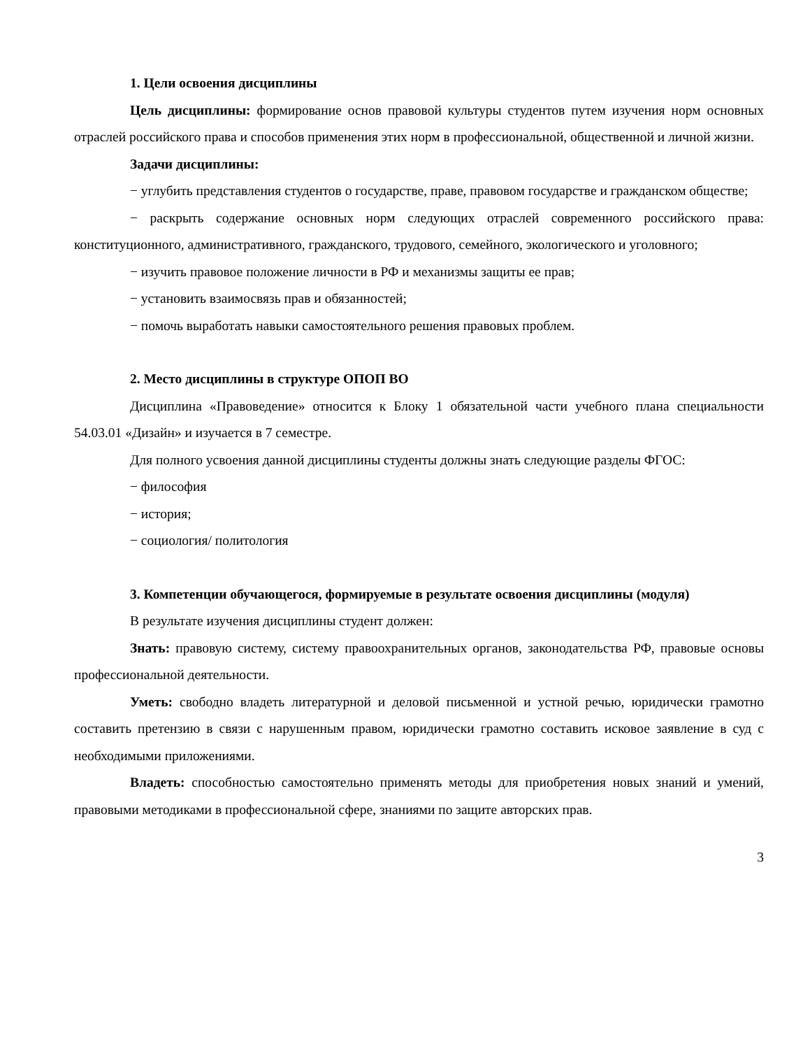1. Цели освоения дисциплины
Цель дисциплины: формирование основ правовой культуры студентов путем изучения норм основных отраслей российского права и способов применения этих норм в профессиональной, общественной и личной жизни.
Задачи дисциплины:
− углубить представления студентов о государстве, праве, правовом государстве и гражданском обществе;
− раскрыть содержание основных норм следующих отраслей современного российского права: конституционного, административного, гражданского, трудового, семейного, экологического и уголовного;
− изучить правовое положение личности в РФ и механизмы защиты ее прав;
− установить взаимосвязь прав и обязанностей;
− помочь выработать навыки самостоятельного решения правовых проблем.
2. Место дисциплины в структуре ОПОП ВО
Дисциплина «Правоведение» относится к Блоку 1 обязательной части учебного плана специальности 54.03.01 «Дизайн» и изучается в 7 семестре.
Для полного усвоения данной дисциплины студенты должны знать следующие разделы ФГОС:
− философия
− история;
− социология/ политология
3. Компетенции обучающегося, формируемые в результате освоения дисциплины (модуля)
В результате изучения дисциплины студент должен:
Знать: правовую систему, систему правоохранительных органов, законодательства РФ, правовые основы профессиональной деятельности.
Уметь: свободно владеть литературной и деловой письменной и устной речью, юридически грамотно составить претензию в связи с нарушенным правом, юридически грамотно составить исковое заявление в суд с необходимыми приложениями.
Владеть: способностью самостоятельно применять методы для приобретения новых знаний и умений, правовыми методиками в профессиональной сфере, знаниями по защите авторских прав.
3